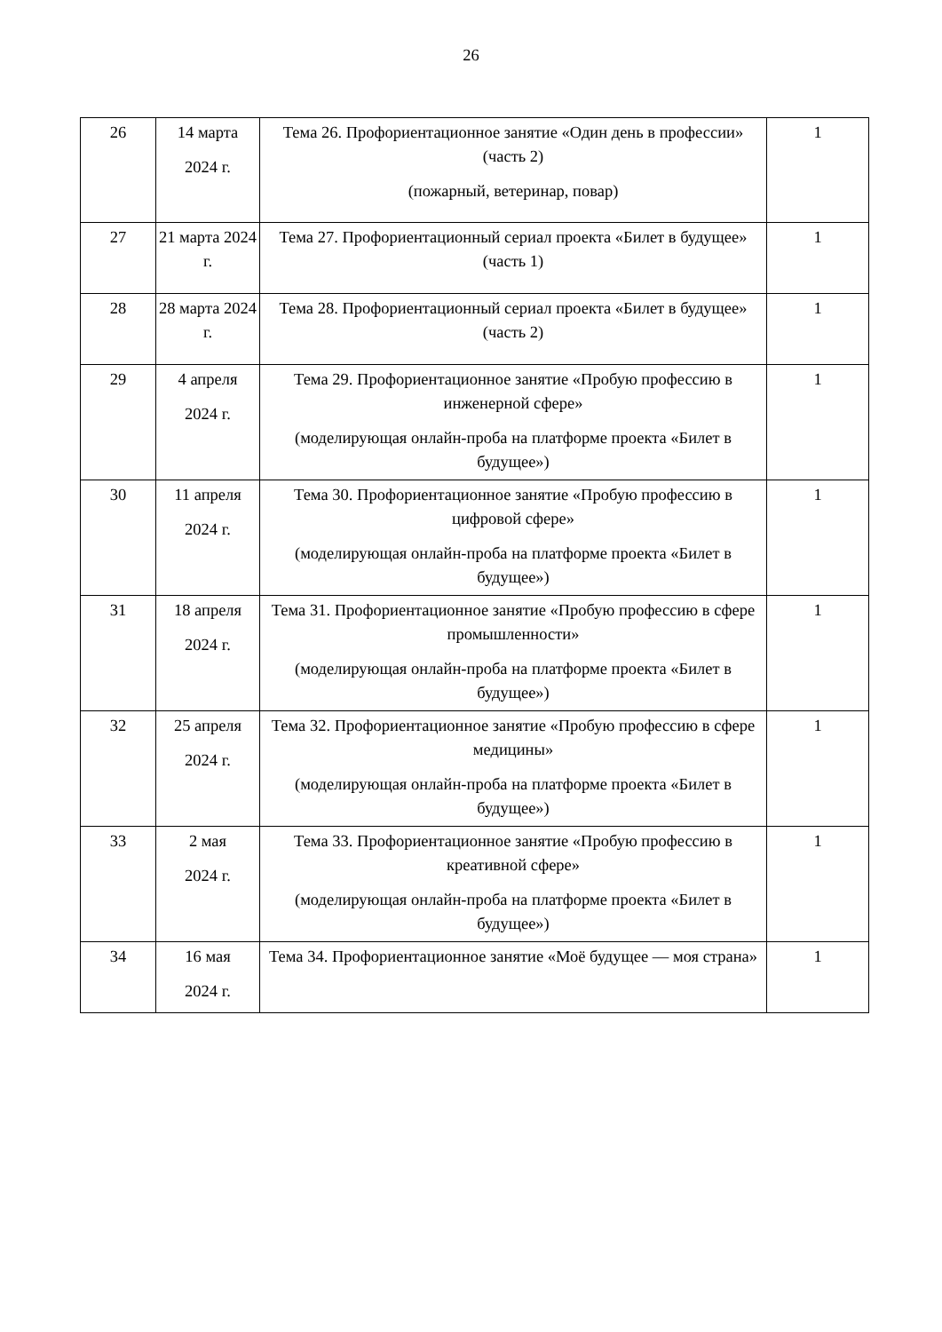26
| 26 | 14 марта 2024 г. | Тема 26. Профориентационное занятие «Один день в профессии» (часть 2) (пожарный, ветеринар, повар) | 1 |
| 27 | 21 марта 2024 г. | Тема 27. Профориентационный сериал проекта «Билет в будущее» (часть 1) | 1 |
| 28 | 28 марта 2024 г. | Тема 28. Профориентационный сериал проекта «Билет в будущее» (часть 2) | 1 |
| 29 | 4 апреля 2024 г. | Тема 29. Профориентационное занятие «Пробую профессию в инженерной сфере» (моделирующая онлайн-проба на платформе проекта «Билет в будущее») | 1 |
| 30 | 11 апреля 2024 г. | Тема 30. Профориентационное занятие «Пробую профессию в цифровой сфере» (моделирующая онлайн-проба на платформе проекта «Билет в будущее») | 1 |
| 31 | 18 апреля 2024 г. | Тема 31. Профориентационное занятие «Пробую профессию в сфере промышленности» (моделирующая онлайн-проба на платформе проекта «Билет в будущее») | 1 |
| 32 | 25 апреля 2024 г. | Тема 32. Профориентационное занятие «Пробую профессию в сфере медицины» (моделирующая онлайн-проба на платформе проекта «Билет в будущее») | 1 |
| 33 | 2 мая 2024 г. | Тема 33. Профориентационное занятие «Пробую профессию в креативной сфере» (моделирующая онлайн-проба на платформе проекта «Билет в будущее») | 1 |
| 34 | 16 мая 2024 г. | Тема 34. Профориентационное занятие «Моё будущее — моя страна» | 1 |